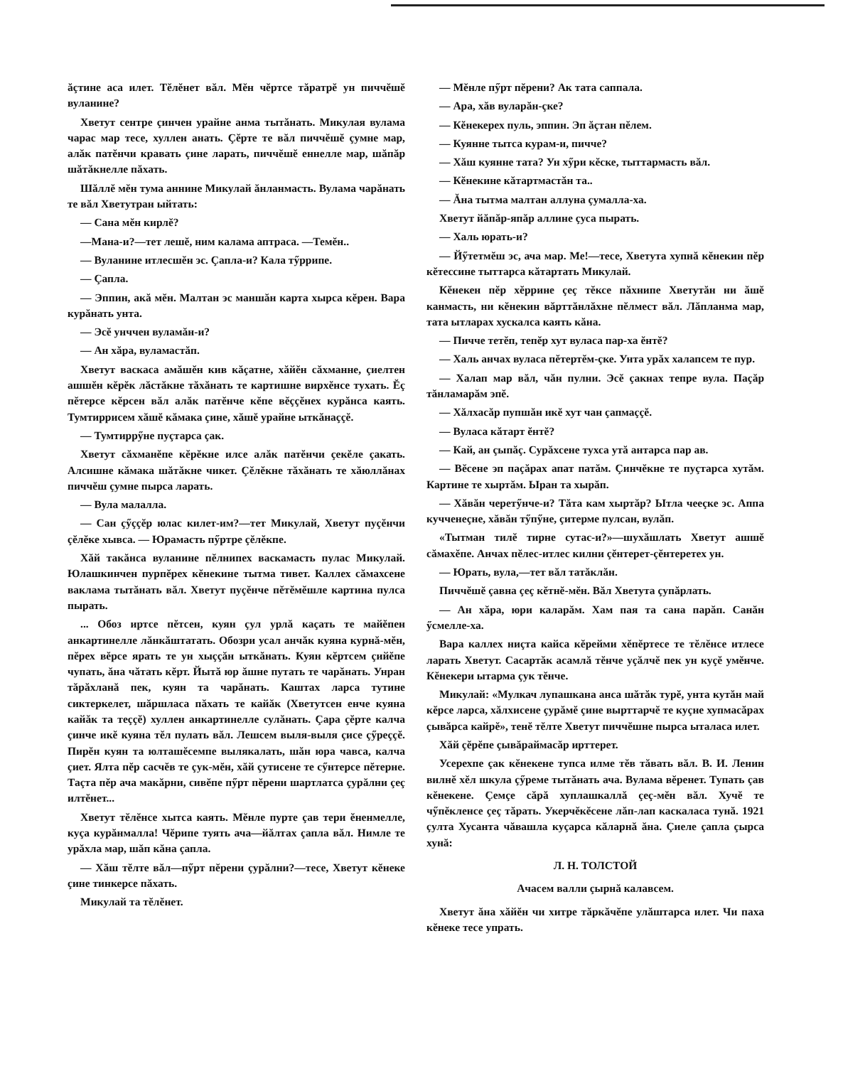ăçтине аса илет. Тĕлĕнет вăл. Мĕн чĕртсе тăратрĕ ун пиччĕшĕ вуланине?
Хветут сентре çинчен урайне анма тытăнать. Микулая вулама чарас мар тесе, хуллен анать. Çĕрте те вăл пиччĕшĕ çумне мар, алăк патĕнчи кравать çине ларать, пиччĕшĕ еннелле мар, шăпăр шăтăкнелле пăхать.
Шăллĕ мĕн тума аннине Микулай ăнланмасть. Вулама чарăнать те вăл Хветутран ыйтать:
— Сана мĕн кирлĕ?
—Мана-и?—тет лешĕ, ним калама аптраса. —Темĕн..
— Вуланине итлесшĕн эс. Çапла-и? Кала тӳррипе.
— Çапла.
— Эппин, акă мĕн. Малтан эс маншăн карта хырса кĕрен. Вара курăнать унта.
— Эсĕ унччен вуламăн-и?
— Ан хăра, вуламастăп.
Хветут васкаса амăшĕн кив кăçатне, хăйĕн сăхманне, çиелтен ашшĕн кĕрĕк лăстăкне тăхăнать те картишне вирхĕнсе тухать. Ĕç пĕтерсе кĕрсен вăл алăк патĕнче кĕпе вĕççĕнех курăнса каять. Тумтиррисем хăшĕ кăмака çине, хăшĕ урайне ыткăнаççĕ.
— Тумтиррӳне пуçтарса çак.
Хветут сăхманĕпе кĕрĕкне илсе алăк патĕнчи çекĕле çакать. Алсишне кăмака шăтăкне чикет. Çĕлĕкне тăхăнать те хăюллăнах пиччĕш çумне пырса ларать.
— Вула малалла.
— Сан çӳççĕр юлас килет-им?—тет Микулай, Хветут пуçĕнчи çĕлĕке хывса. — Юрамасть пӳртре çĕлĕкпе.
Хăй такăнса вуланине пĕлнипех васкамасть пулас Микулай. Юлашкинчен пурпĕрех кĕнекине тытма тивет. Каллех сăмахсене ваклама тытăнать вăл. Хветут пуçĕнче пĕтĕмĕшле картина пулса пырать.
... Обоз иртсе пĕтсен, куян çул урлă каçать те майĕпен анкартинелле лăнкăштатать. Обозри усал анчăк куяна курнă-мĕн, пĕрех вĕрсе ярать те ун хыççăн ыткăнать. Куян кĕртсем çийĕпе чупать, ăна чăтать кĕрт. Йытă юр ăшне путать те чарăнать. Унран тăрăхланă пек, куян та чарăнать. Каштах ларса тутине сиктеркелет, шăршласа пăхать те кайăк (Хветутсен енче куяна кайăк та теççĕ) хуллен анкартинелле сулăнать. Çара çĕрте калча çинче икĕ куяна тĕл пулать вăл. Лешсем выля-выля çисе çӳреççĕ. Пирĕн куян та юлташĕсемпе вылякалать, шăн юра чавса, калча çиет. Ялта пĕр сасчĕв те çук-мĕн, хăй çутисене те сӳнтерсе пĕтерне. Таçта пĕр ача макăрни, сивĕпе пӳрт пĕрени шартлатса çурăлни çеç илтĕнет...
Хветут тĕлĕнсе хытса каять. Мĕнле пурте çав тери ĕненмелле, куçа курăнмалла! Чĕрипе туять ача—йăлтах çапла вăл. Нимле те урăхла мар, шăп кăна çапла.
— Хăш тĕлте вăл—пӳрт пĕрени çурăлни?—тесе, Хветут кĕнеке çине тинкерсе пăхать.
Микулай та тĕлĕнет.
— Мĕнле пӳрт пĕрени? Ак тата саппала.
— Ара, хăв вуларăн-çке?
— Кĕнекерех пуль, эппин. Эп ăçтан пĕлем.
— Куянне тытса курам-и, пичче?
— Хăш куянне тата? Ун хӳри кĕске, тыттармасть вăл.
— Кĕнекине кăтартмастăн та..
— Ăна тытма малтан аллуна çумалла-ха.
Хветут йăпăр-япăр аллине çуса пырать.
— Халь юрать-и?
— Йӳтетмĕш эс, ача мар. Ме!—тесе, Хветута хупнă кĕнекин пĕр кĕтессине тыттарса кăтартать Микулай.
Кĕнекен пĕр хĕррине çеç тĕксе пăхнипе Хветутăн ни ăшĕ канмасть, ни кĕнекин вăрттăнлăхне пĕлмест вăл. Лăпланма мар, тата ытларах хускалса каять кăна.
— Пичче тетĕп, тепĕр хут вуласа пар-ха ĕнтĕ?
— Халь анчах вуласа пĕтертĕм-çке. Унта урăх халапсем те пур.
— Халап мар вăл, чăн пулни. Эсĕ çакнах тепре вула. Паçăр тăнламарăм эпĕ.
— Хăлхасăр пупшăн икĕ хут чан çапмаççĕ.
— Вуласа кăтарт ĕнтĕ?
— Кай, ан çыпăç. Сурăхсене тухса утă антарса пар ав.
— Вĕсене эп паçăрах апат патăм. Çинчĕкне те пуçтарса хутăм. Картине те хыртăм. Ыран та хырăп.
— Хăвăн черетӳнче-и? Тăта кам хыртăр? Ытла чееçке эс. Аппа кучченеçне, хăвăн тӳпӳне, çитерме пулсан, вулăп.
«Тытман тилĕ тирне сутас-и?»—шухăшлать Хветут ашшĕ сăмахĕпе. Анчах пĕлес-итлес килни çĕнтерет-çĕнтеретех ун.
— Юрать, вула,—тет вăл татăклăн.
Пиччĕшĕ çавна çеç кĕтнĕ-мĕн. Вăл Хветута çупăрлать.
— Ан хăра, юри каларăм. Хам пая та сана парăп. Санăн ӳсмелле-ха.
Вара каллех ниçта кайса кĕрейми хĕпĕртесе те тĕлĕнсе итлесе ларать Хветут. Сасартăк асамлă тĕнче уçăлчĕ пек ун куçĕ умĕнче. Кĕнекери ытарма çук тĕнче.
Микулай: «Мулкач лупашкана анса шăтăк турĕ, унта кутăн май кĕрсе ларса, хăлхисене çурăмĕ çине вырттарчĕ те куçне хупмасăрах çывăрса кайрĕ», тенĕ тĕлте Хветут пиччĕшне пырса ыталаса илет.
Хăй çĕрĕпе çывăраймасăр ирттерет.
Усерехпе çак кĕнекене тупса илме тĕв тăвать вăл. В. И. Ленин вилнĕ хĕл шкула çӳреме тытăнать ача. Вулама вĕренет. Тупать çав кĕнекене. Çемçе сăрă хуплашкаллă çеç-мĕн вăл. Хучĕ те чӳпĕкленсе çеç тăрать. Укерчĕкĕсене лăп-лап каскаласа тунă. 1921 çулта Хусанта чăвашла куçарса кăларнă ăна. Çиеле çапла çырса хунă:
Л. Н. ТОЛСТОЙ
Ачасем валли çырнă калавсем.
Хветут ăна хăйĕн чи хитре тăркăчĕпе улăштарса илет. Чи паха кĕнеке тесе упрать.